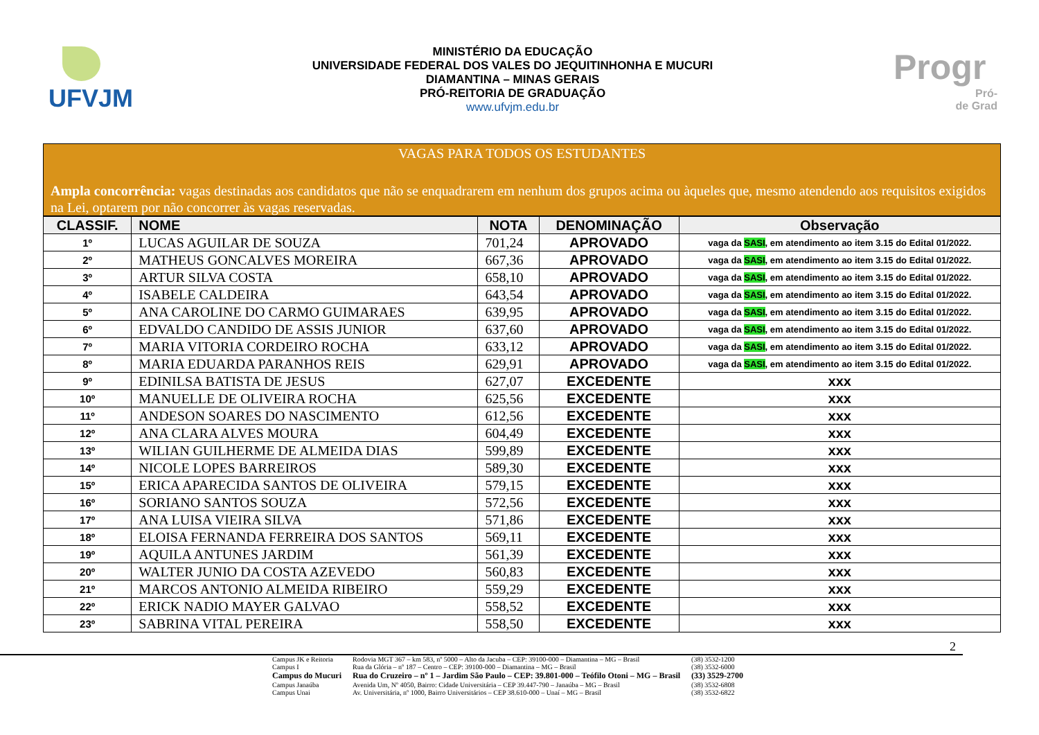UFVJM
MINISTÉRIO DA EDUCAÇÃO
UNIVERSIDADE FEDERAL DOS VALES DO JEQUITINHONHA E MUCURI
DIAMANTINA – MINAS GERAIS
PRÓ-REITORIA DE GRADUAÇÃO
www.ufvjm.edu.br
Progr
Pró-
de Grad
VAGAS PARA TODOS OS ESTUDANTES
Ampla concorrência: vagas destinadas aos candidatos que não se enquadrarem em nenhum dos grupos acima ou àqueles que, mesmo atendendo aos requisitos exigidos na Lei, optarem por não concorrer às vagas reservadas.
| CLASSIF. | NOME | NOTA | DENOMINAÇÃO | Observação |
| --- | --- | --- | --- | --- |
| 1º | LUCAS AGUILAR DE SOUZA | 701,24 | APROVADO | vaga da SASI , em atendimento ao item 3.15 do Edital 01/2022. |
| 2º | MATHEUS GONCALVES MOREIRA | 667,36 | APROVADO | vaga da SASI , em atendimento ao item 3.15 do Edital 01/2022. |
| 3º | ARTUR SILVA COSTA | 658,10 | APROVADO | vaga da SASI , em atendimento ao item 3.15 do Edital 01/2022. |
| 4º | ISABELE CALDEIRA | 643,54 | APROVADO | vaga da SASI , em atendimento ao item 3.15 do Edital 01/2022. |
| 5º | ANA CAROLINE DO CARMO GUIMARAES | 639,95 | APROVADO | vaga da SASI , em atendimento ao item 3.15 do Edital 01/2022. |
| 6º | EDVALDO CANDIDO DE ASSIS JUNIOR | 637,60 | APROVADO | vaga da SASI , em atendimento ao item 3.15 do Edital 01/2022. |
| 7º | MARIA VITORIA CORDEIRO ROCHA | 633,12 | APROVADO | vaga da SASI , em atendimento ao item 3.15 do Edital 01/2022. |
| 8º | MARIA EDUARDA PARANHOS REIS | 629,91 | APROVADO | vaga da SASI , em atendimento ao item 3.15 do Edital 01/2022. |
| 9º | EDINILSA BATISTA DE JESUS | 627,07 | EXCEDENTE | xxx |
| 10º | MANUELLE DE OLIVEIRA ROCHA | 625,56 | EXCEDENTE | xxx |
| 11º | ANDESON SOARES DO NASCIMENTO | 612,56 | EXCEDENTE | xxx |
| 12º | ANA CLARA ALVES MOURA | 604,49 | EXCEDENTE | xxx |
| 13º | WILIAN GUILHERME DE ALMEIDA DIAS | 599,89 | EXCEDENTE | xxx |
| 14º | NICOLE LOPES BARREIROS | 589,30 | EXCEDENTE | xxx |
| 15º | ERICA APARECIDA SANTOS DE OLIVEIRA | 579,15 | EXCEDENTE | xxx |
| 16º | SORIANO SANTOS SOUZA | 572,56 | EXCEDENTE | xxx |
| 17º | ANA LUISA VIEIRA SILVA | 571,86 | EXCEDENTE | xxx |
| 18º | ELOISA FERNANDA FERREIRA DOS SANTOS | 569,11 | EXCEDENTE | xxx |
| 19º | AQUILA ANTUNES JARDIM | 561,39 | EXCEDENTE | xxx |
| 20º | WALTER JUNIO DA COSTA AZEVEDO | 560,83 | EXCEDENTE | xxx |
| 21º | MARCOS ANTONIO ALMEIDA RIBEIRO | 559,29 | EXCEDENTE | xxx |
| 22º | ERICK NADIO MAYER GALVAO | 558,52 | EXCEDENTE | xxx |
| 23º | SABRINA VITAL PEREIRA | 558,50 | EXCEDENTE | xxx |
2
| Campus JK e Reitoria | Rodovia MGT 367 – km 583, nº 5000 – Alto da Jacuba – CEP: 39100-000 – Diamantina – MG – Brasil | (38) 3532-1200 |
| Campus I | Rua da Glória – nº 187 – Centro – CEP: 39100-000 – Diamantina – MG – Brasil | (38) 3532-6000 |
| Campus do Mucuri | Rua do Cruzeiro – nº 1 – Jardim São Paulo – CEP: 39.801-000 – Teófilo Otoni – MG – Brasil | (33) 3529-2700 |
| Campus Janaúba | Avenida Um, Nº 4050, Bairro: Cidade Universitária – CEP 39.447-790 – Janaúba – MG – Brasil | (38) 3532-6808 |
| Campus Unai | Av. Universitária, nº 1000, Bairro Universitários – CEP 38.610-000 – Unaí – MG – Brasil | (38) 3532-6822 |